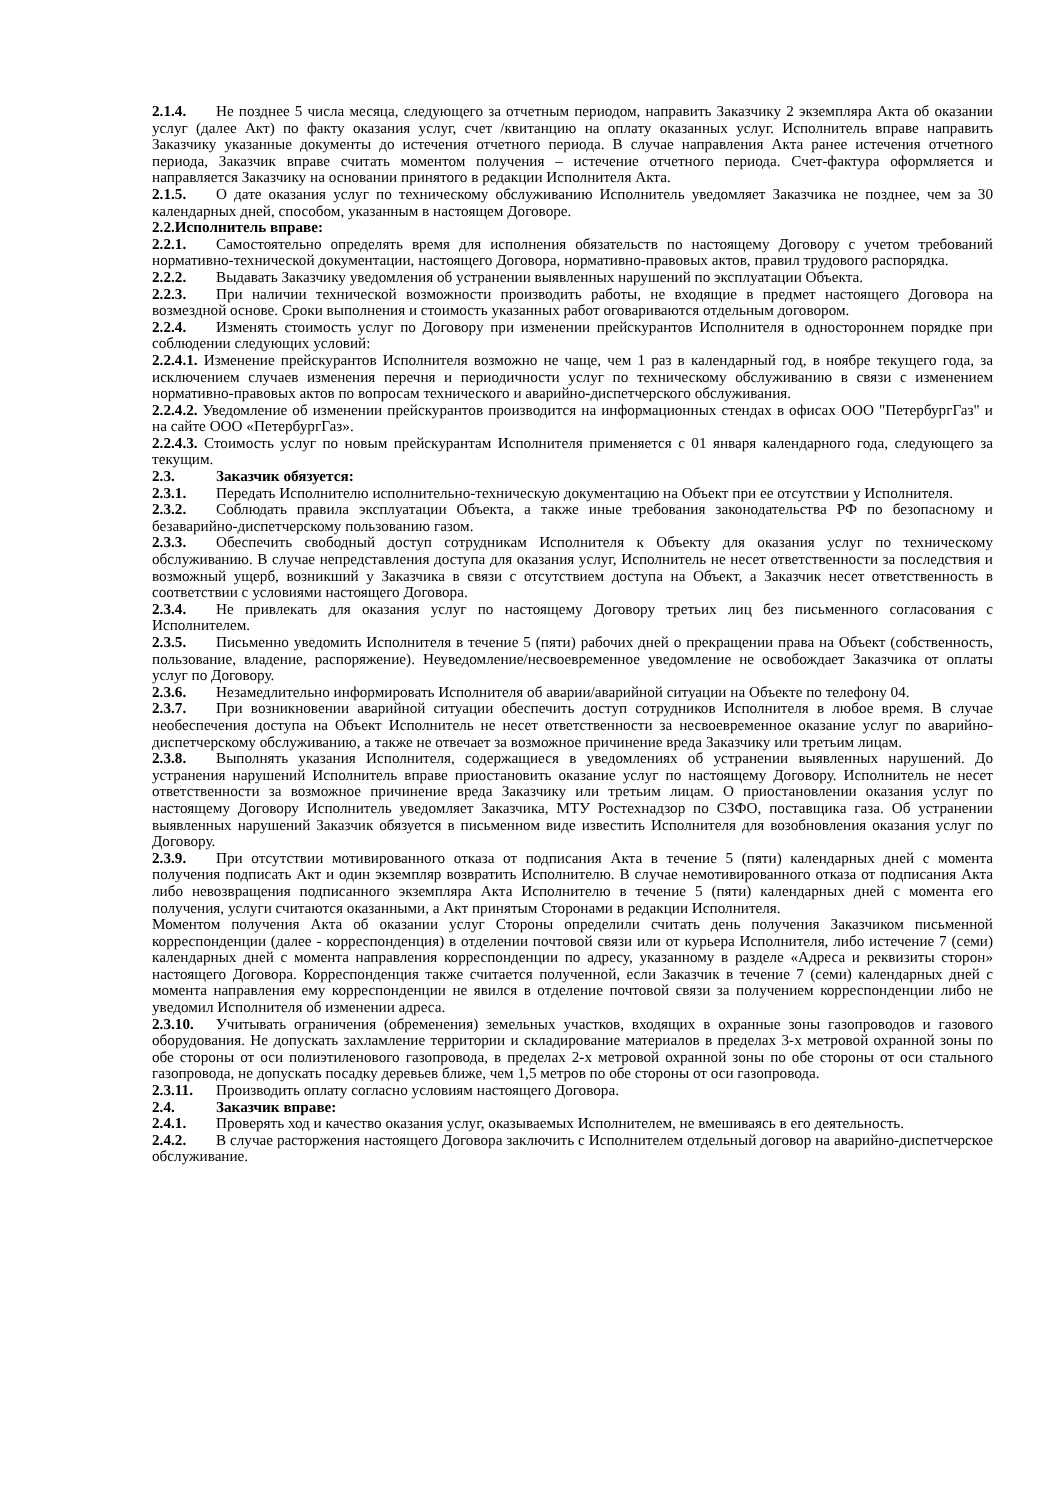2.1.4. Не позднее 5 числа месяца, следующего за отчетным периодом, направить Заказчику 2 экземпляра Акта об оказании услуг (далее Акт) по факту оказания услуг, счет /квитанцию на оплату оказанных услуг. Исполнитель вправе направить Заказчику указанные документы до истечения отчетного периода. В случае направления Акта ранее истечения отчетного периода, Заказчик вправе считать моментом получения – истечение отчетного периода. Счет-фактура оформляется и направляется Заказчику на основании принятого в редакции Исполнителя Акта.
2.1.5. О дате оказания услуг по техническому обслуживанию Исполнитель уведомляет Заказчика не позднее, чем за 30 календарных дней, способом, указанным в настоящем Договоре.
2.2.Исполнитель вправе:
2.2.1. Самостоятельно определять время для исполнения обязательств по настоящему Договору с учетом требований нормативно-технической документации, настоящего Договора, нормативно-правовых актов, правил трудового распорядка.
2.2.2. Выдавать Заказчику уведомления об устранении выявленных нарушений по эксплуатации Объекта.
2.2.3. При наличии технической возможности производить работы, не входящие в предмет настоящего Договора на возмездной основе. Сроки выполнения и стоимость указанных работ оговариваются отдельным договором.
2.2.4. Изменять стоимость услуг по Договору при изменении прейскурантов Исполнителя в одностороннем порядке при соблюдении следующих условий:
2.2.4.1. Изменение прейскурантов Исполнителя возможно не чаще, чем 1 раз в календарный год, в ноябре текущего года, за исключением случаев изменения перечня и периодичности услуг по техническому обслуживанию в связи с изменением нормативно-правовых актов по вопросам технического и аварийно-диспетчерского обслуживания.
2.2.4.2. Уведомление об изменении прейскурантов производится на информационных стендах в офисах ООО "ПетербургГаз" и на сайте ООО «ПетербургГаз».
2.2.4.3. Стоимость услуг по новым прейскурантам Исполнителя применяется с 01 января календарного года, следующего за текущим.
2.3. Заказчик обязуется:
2.3.1. Передать Исполнителю исполнительно-техническую документацию на Объект при ее отсутствии у Исполнителя.
2.3.2. Соблюдать правила эксплуатации Объекта, а также иные требования законодательства РФ по безопасному и безаварийно-диспетчерскому пользованию газом.
2.3.3. Обеспечить свободный доступ сотрудникам Исполнителя к Объекту для оказания услуг по техническому обслуживанию. В случае непредставления доступа для оказания услуг, Исполнитель не несет ответственности за последствия и возможный ущерб, возникший у Заказчика в связи с отсутствием доступа на Объект, а Заказчик несет ответственность в соответствии с условиями настоящего Договора.
2.3.4. Не привлекать для оказания услуг по настоящему Договору третьих лиц без письменного согласования с Исполнителем.
2.3.5. Письменно уведомить Исполнителя в течение 5 (пяти) рабочих дней о прекращении права на Объект (собственность, пользование, владение, распоряжение). Неуведомление/несвоевременное уведомление не освобождает Заказчика от оплаты услуг по Договору.
2.3.6. Незамедлительно информировать Исполнителя об аварии/аварийной ситуации на Объекте по телефону 04.
2.3.7. При возникновении аварийной ситуации обеспечить доступ сотрудников Исполнителя в любое время. В случае необеспечения доступа на Объект Исполнитель не несет ответственности за несвоевременное оказание услуг по аварийно-диспетчерскому обслуживанию, а также не отвечает за возможное причинение вреда Заказчику или третьим лицам.
2.3.8. Выполнять указания Исполнителя, содержащиеся в уведомлениях об устранении выявленных нарушений. До устранения нарушений Исполнитель вправе приостановить оказание услуг по настоящему Договору. Исполнитель не несет ответственности за возможное причинение вреда Заказчику или третьим лицам. О приостановлении оказания услуг по настоящему Договору Исполнитель уведомляет Заказчика, МТУ Ростехнадзор по СЗФО, поставщика газа. Об устранении выявленных нарушений Заказчик обязуется в письменном виде известить Исполнителя для возобновления оказания услуг по Договору.
2.3.9. При отсутствии мотивированного отказа от подписания Акта в течение 5 (пяти) календарных дней с момента получения подписать Акт и один экземпляр возвратить Исполнителю. В случае немотивированного отказа от подписания Акта либо невозвращения подписанного экземпляра Акта Исполнителю в течение 5 (пяти) календарных дней с момента его получения, услуги считаются оказанными, а Акт принятым Сторонами в редакции Исполнителя.
Моментом получения Акта об оказании услуг Стороны определили считать день получения Заказчиком письменной корреспонденции (далее - корреспонденция) в отделении почтовой связи или от курьера Исполнителя, либо истечение 7 (семи) календарных дней с момента направления корреспонденции по адресу, указанному в разделе «Адреса и реквизиты сторон» настоящего Договора. Корреспонденция также считается полученной, если Заказчик в течение 7 (семи) календарных дней с момента направления ему корреспонденции не явился в отделение почтовой связи за получением корреспонденции либо не уведомил Исполнителя об изменении адреса.
2.3.10. Учитывать ограничения (обременения) земельных участков, входящих в охранные зоны газопроводов и газового оборудования. Не допускать захламление территории и складирование материалов в пределах 3-х метровой охранной зоны по обе стороны от оси полиэтиленового газопровода, в пределах 2-х метровой охранной зоны по обе стороны от оси стального газопровода, не допускать посадку деревьев ближе, чем 1,5 метров по обе стороны от оси газопровода.
2.3.11. Производить оплату согласно условиям настоящего Договора.
2.4. Заказчик вправе:
2.4.1. Проверять ход и качество оказания услуг, оказываемых Исполнителем, не вмешиваясь в его деятельность.
2.4.2. В случае расторжения настоящего Договора заключить с Исполнителем отдельный договор на аварийно-диспетчерское обслуживание.